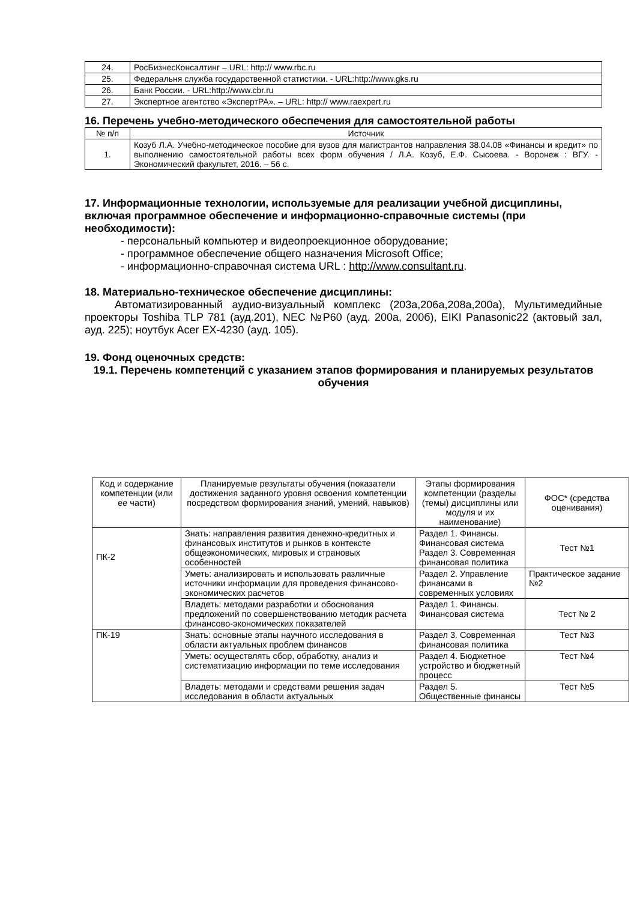| 24. | РосБизнесКонсалтинг – URL: http:// www.rbc.ru |
| 25. | Федеральня служба государственной статистики. - URL:http://www.gks.ru |
| 26. | Банк России. - URL:http://www.cbr.ru |
| 27. | Экспертное агентство «ЭкспертРА». – URL: http:// www.raexpert.ru |
16. Перечень учебно-методического обеспечения для самостоятельной работы
| № п/п | Источник |
| --- | --- |
| 1. | Козуб Л.А. Учебно-методическое пособие для вузов для магистрантов направления 38.04.08 «Финансы и кредит» по выполнению самостоятельной работы всех форм обучения / Л.А. Козуб, Е.Ф. Сысоева. - Воронеж : ВГУ. - Экономический факультет, 2016. – 56 с. |
17. Информационные технологии, используемые для реализации учебной дисциплины, включая программное обеспечение и информационно-справочные системы (при необходимости):
- персональный компьютер и видеопроекционное оборудование;
- программное обеспечение общего назначения Microsoft Office;
- информационно-справочная система URL : http://www.consultant.ru.
18. Материально-техническое обеспечение дисциплины:
Автоматизированный аудио-визуальный комплекс (203а,206а,208а,200а), Мультимедийные проекторы Toshiba TLP 781 (ауд.201), NEC №P60 (ауд. 200а, 200б), EIKI Panasonic22 (актовый зал, ауд. 225); ноутбук Acer EX-4230 (ауд. 105).
19. Фонд оценочных средств:
19.1. Перечень компетенций с указанием этапов формирования и планируемых результатов обучения
| Код и содержание компетенции (или ее части) | Планируемые результаты обучения (показатели достижения заданного уровня освоения компетенции посредством формирования знаний, умений, навыков) | Этапы формирования компетенции (разделы (темы) дисциплины или модуля и их наименование) | ФОС* (средства оценивания) |
| ПК-2 | Знать: направления развития денежно-кредитных и финансовых институтов и рынков в контексте общеэкономических, мировых и страновых особенностей | Раздел 1. Финансы. Финансовая система Раздел 3. Современная финансовая политика | Тест №1 |
| | Уметь: анализировать и использовать различные источники информации для проведения финансово-экономических расчетов | Раздел 2. Управление финансами в современных условиях | Практическое задание №2 |
| | Владеть: методами разработки и обоснования предложений по совершенствованию методик расчета финансово-экономических показателей | Раздел 1. Финансы. Финансовая система | Тест № 2 |
| ПК-19 | Знать: основные этапы научного исследования в области актуальных проблем финансов | Раздел 3. Современная финансовая политика | Тест №3 |
| | Уметь: осуществлять сбор, обработку, анализ и систематизацию информации по теме исследования | Раздел 4. Бюджетное устройство и бюджетный процесс | Тест №4 |
| | Владеть: методами и средствами решения задач исследования в области актуальных | Раздел 5. Общественные финансы | Тест №5 |